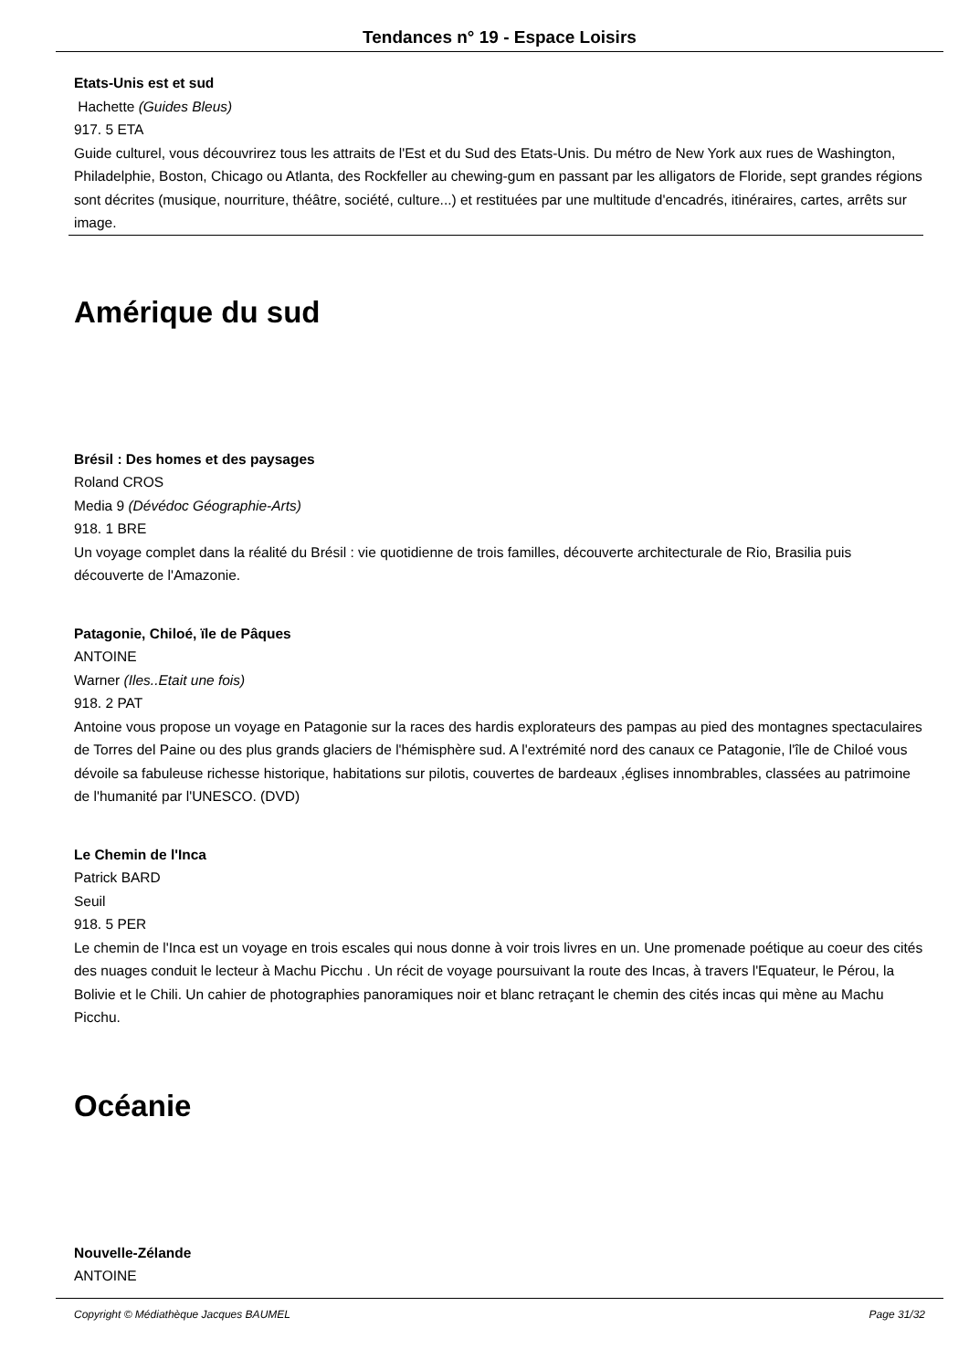Tendances n° 19 - Espace Loisirs
Etats-Unis est et sud
Hachette (Guides Bleus)
917. 5 ETA
Guide culturel, vous découvrirez tous les attraits de l'Est et du Sud des Etats-Unis. Du métro de New York aux rues de Washington, Philadelphie, Boston, Chicago ou Atlanta, des Rockfeller au chewing-gum en passant par les alligators de Floride, sept grandes régions sont décrites (musique, nourriture, théâtre, société, culture...) et restituées par une multitude d'encadrés, itinéraires, cartes, arrêts sur image.
Amérique du sud
Brésil : Des homes et des paysages
Roland CROS
Media 9 (Dévédoc Géographie-Arts)
918. 1 BRE
Un voyage complet dans la réalité du Brésil : vie quotidienne de trois familles, découverte architecturale de Rio, Brasilia puis découverte de l'Amazonie.
Patagonie, Chiloé, ïle de Pâques
ANTOINE
Warner (Iles..Etait une fois)
918. 2 PAT
Antoine vous propose un voyage en Patagonie sur la races des hardis explorateurs des pampas au pied des montagnes spectaculaires de Torres del Paine ou des plus grands glaciers de l'hémisphère sud. A l'extrémité nord des canaux ce Patagonie, l'île de Chiloé vous dévoile sa fabuleuse richesse historique, habitations sur pilotis, couvertes de bardeaux ,églises innombrables, classées au patrimoine de l'humanité par l'UNESCO. (DVD)
Le Chemin de l'Inca
Patrick BARD
Seuil
918. 5 PER
Le chemin de l'Inca est un voyage en trois escales qui nous donne à voir trois livres en un. Une promenade poétique au coeur des cités des nuages conduit le lecteur à Machu Picchu . Un récit de voyage poursuivant la route des Incas, à travers l'Equateur, le Pérou, la Bolivie et le Chili. Un cahier de photographies panoramiques noir et blanc retraçant le chemin des cités incas qui mène au Machu Picchu.
Océanie
Nouvelle-Zélande
ANTOINE
Copyright © Médiathèque Jacques BAUMEL Page 31/32